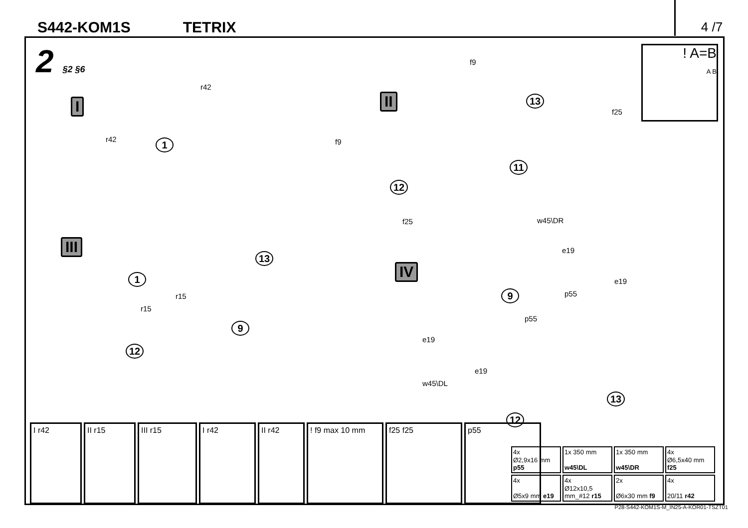S442-KOM1S TETRIX 4 /7
2 §2 §6
! A=B
A B
I II
III
IV
r42
r42 1
f9
f9
13
f25
11
12
f25
13
1
r15
r15
9
12
w45\DR
e19
e19
9 p55
p55
e19
e19
w45\DL
13
12
I r42 II r15 III r15 I r42 II r42 ! f9 max 10 mm f25 f25 p55
4x
Ø2,9x16 mm p55
1x 350 mm
w45\DL
1x 350 mm
w45\DR
4x
Ø6,5x40 mm f25
4x
Ø5x9 mm e19
4x
Ø12x10,5 mm_#12 r15
2x
Ø6x30 mm f9
4x
20/11 r42
P28-S442-KOM1S-M_IN25-A-KOR01-TSZT01